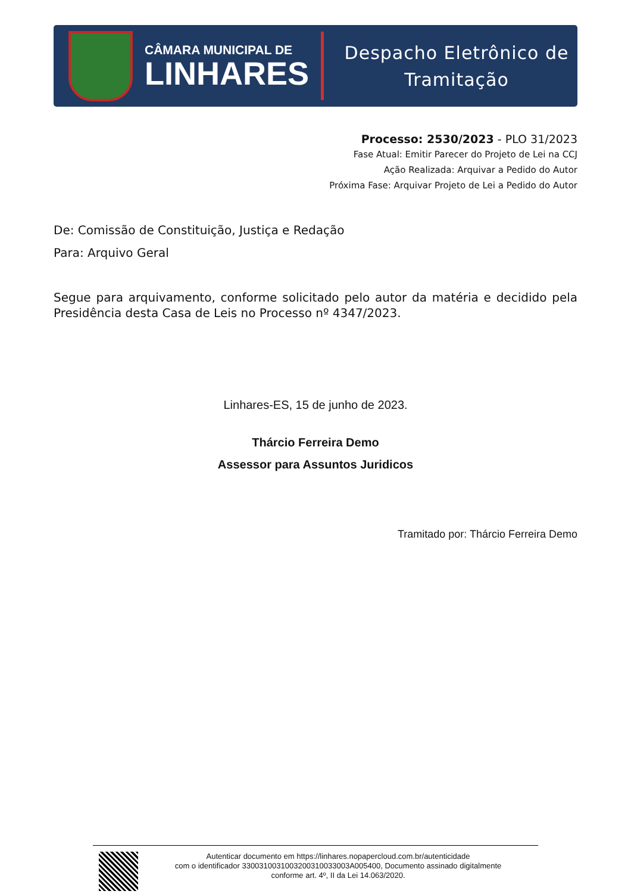CÂMARA MUNICIPAL DE
LINHARES
Despacho Eletrônico de
Tramitação
Processo: 2530/2023 - PLO 31/2023
Fase Atual: Emitir Parecer do Projeto de Lei na CCJ
Ação Realizada: Arquivar a Pedido do Autor
Próxima Fase: Arquivar Projeto de Lei a Pedido do Autor
De: Comissão de Constituição, Justiça e Redação
Para: Arquivo Geral
Segue para arquivamento, conforme solicitado pelo autor da matéria e decidido pela Presidência desta Casa de Leis no Processo nº 4347/2023.
Linhares-ES, 15 de junho de 2023.
Thárcio Ferreira Demo
Assessor para Assuntos Juridicos
Tramitado por: Thárcio Ferreira Demo
Autenticar documento em https://linhares.nopapercloud.com.br/autenticidade
com o identificador 3300310031003200310033003A005400, Documento assinado digitalmente
conforme art. 4º, II da Lei 14.063/2020.